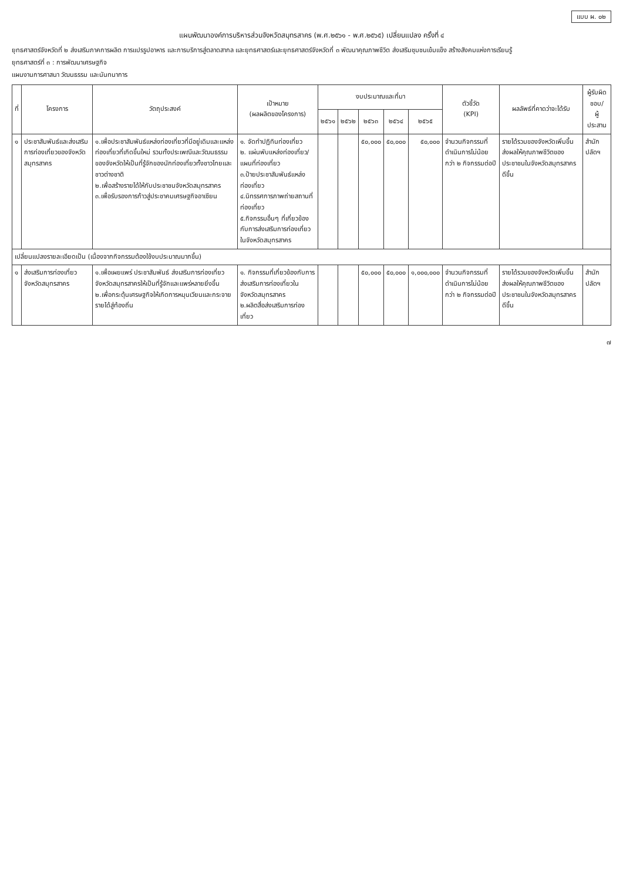แบบ ผ. ๐๒
แผนพัฒนาองค์การบริหารส่วนจังหวัดสมุทรสาคร (พ.ศ.๒๕๖๑ - พ.ศ.๒๕๖๕) เปลี่ยนแปลง ครั้งที่ ๔
ยุทธศาสตร์จังหวัดที่ ๒ ส่งเสริมภาคการผลิต การแปรรูปอาหาร และการบริการสู่ตลาดสากล และยุทธศาสตร์และยุทธศาสตร์จังหวัดที่ ๓ พัฒนาคุณภาพชีวิต ส่งเสริมชุมชนเข้มแข็ง สร้างสังคมแห่งการเรียนรู้
ยุทธศาสตร์ที่ ๓ : การพัฒนาเศรษฐกิจ
แผนงานการศาสนา วัฒนธรรม และนันทนาการ
| ที่ | โครงการ | วัตถุประสงค์ | เป้าหมาย (ผลผลิตของโครงการ) | งบประมาณและที่มา | | | | | ตัวชี้วัด (KPI) | ผลลัพธ์ที่คาดว่าจะได้รับ | ผู้รับผิดชอบ/ ผู้ประสาน |
| --- | --- | --- | --- | --- | --- | --- | --- | --- | --- | --- | --- |
| | | | | ๒๕๖๑ | ๒๕๖๒ | ๒๕๖๓ | ๒๕๖๔ | ๒๕๖๕ | | | |
| ๑ | ประชาสัมพันธ์และส่งเสริมการท่องเที่ยวของจังหวัดสมุทรสาคร | ๑.เพื่อประชาสัมพันธ์แหล่งท่องเที่ยวที่มีอยู่เดิมและแหล่งท่องเที่ยวที่เกิดขึ้นใหม่ รวมทั้งประเพณีและวัฒนธรรมของจังหวัดให้เป็นที่รู้จักของนักท่องเที่ยวทั้งชาวไทยและชาวต่างชาติ ๒.เพื่อสร้างรายได้ให้กับประชาชนจังหวัดสมุทรสาคร ๓.เพื่อรับรองการก้าวสู่ประชาคมเศรษฐกิจอาเซียน | ๑. จัดทำปฏิทินท่องเที่ยว ๒. แผ่นพับแหล่งท่องเที่ยว/แผนที่ท่องเที่ยว ๓.ป้ายประชาสัมพันธ์แหล่งท่องเที่ยว ๔.นิทรรศการภาพถ่ายสถานที่ท่องเที่ยว ๕.กิจกรรมอื่นๆ ที่เกี่ยวข้องกับการส่งเสริมการท่องเที่ยวในจังหวัดสมุทรสาคร | | | ๕๐,๐๐๐ | ๕๐,๐๐๐ | ๕๐,๐๐๐ | จำนวนกิจกรรมที่ดำเนินการไม่น้อยกว่า ๒ กิจกรรมต่อปี | รายได้รวมของจังหวัดเพิ่มขึ้น ส่งผลให้คุณภาพชีวิตของประชาชนในจังหวัดสมุทรสาครดีขึ้น | สำนักปลัดฯ |
| เปลี่ยนแปลงรายละเอียดเป็น (เนื่องจากกิจกรรมต้องใช้งบประมาณมากขึ้น) | | | | | | | | | | | |
| ๑ | ส่งเสริมการท่องเที่ยวจังหวัดสมุทรสาคร | ๑.เพื่อเผยแพร่ ประชาสัมพันธ์ ส่งเสริมการท่องเที่ยวจังหวัดสมุทรสาครให้เป็นที่รู้จักและแพร่หลายยิ่งขึ้น ๒.เพื่อกระตุ้นเศรษฐกิจให้เกิดการหมุนเวียนและกระจายรายได้สู่ท้องถิ่น | ๑. กิจกรรมที่เกี่ยวข้องกับการส่งเสริมการท่องเที่ยวในจังหวัดสมุทรสาคร ๒.ผลิตสื่อส่งเสริมการท่องเที่ยว | | | ๕๐,๐๐๐ | ๕๐,๐๐๐ | ๑,๐๐๐,๐๐๐ | จำนวนกิจกรรมที่ดำเนินการไม่น้อยกว่า ๒ กิจกรรมต่อปี | รายได้รวมของจังหวัดเพิ่มขึ้น ส่งผลให้คุณภาพชีวิตของประชาชนในจังหวัดสมุทรสาครดีขึ้น | สำนักปลัดฯ |
๗